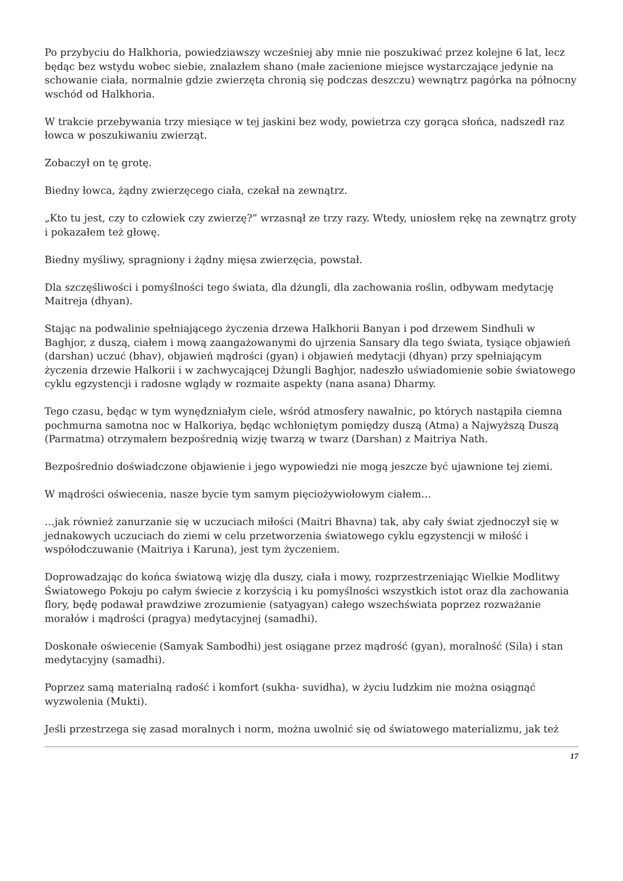Po przybyciu do Halkhoria, powiedziawszy wcześniej aby mnie nie poszukiwać przez kolejne 6 lat, lecz będąc bez wstydu wobec siebie, znalazłem shano (małe zacienione miejsce wystarczające jedynie na schowanie ciała, normalnie gdzie zwierzęta chronią się podczas deszczu) wewnątrz pagórka na północny wschód od Halkhoria.
W trakcie przebywania trzy miesiące w tej jaskini bez wody, powietrza czy gorąca słońca, nadszedł raz łowca w poszukiwaniu zwierząt.
Zobaczył on tę grotę.
Biedny łowca, żądny zwierzęcego ciała, czekał na zewnątrz.
„Kto tu jest, czy to człowiek czy zwierzę?” wrzasnął ze trzy razy. Wtedy, uniosłem rękę na zewnątrz groty i pokazałem też głowę.
Biedny myśliwy, spragniony i żądny mięsa zwierzęcia, powstał.
Dla szczęśliwości i pomyślności tego świata, dla dżungli, dla zachowania roślin, odbywam medytację Maitreja (dhyan).
Stając na podwalinie spełniającego życzenia drzewa Halkhorii Banyan i pod drzewem Sindhuli w Baghjor, z duszą, ciałem i mową zaangażowanymi do ujrzenia Sansary dla tego świata, tysiące objawień (darshan) uczuć (bhav), objawień mądrości (gyan) i objawień medytacji (dhyan) przy spełniającym życzenia drzewie Halkorii i w zachwycającej Dżungli Baghjor, nadeszło uświadomienie sobie światowego cyklu egzystencji i radosne wglądy w rozmaite aspekty (nana asana) Dharmy.
Tego czasu, będąc w tym wynędzniałym ciele, wśród atmosfery nawałnic, po których nastąpiła ciemna pochmurna samotna noc w Halkoriya, będąc wchłoniętym pomiędzy duszą (Atma) a Najwyższą Duszą (Parmatma) otrzymałem bezpośrednią wizję twarzą w twarz (Darshan) z Maitriya Nath.
Bezpośrednio doświadczone objawienie i jego wypowiedzi nie mogą jeszcze być ujawnione tej ziemi.
W mądrości oświecenia, nasze bycie tym samym pięciożywiołowym ciałem…
…jak również zanurzanie się w uczuciach miłości (Maitri Bhavna) tak, aby cały świat zjednoczył się w jednakowych uczuciach do ziemi w celu przetworzenia światowego cyklu egzystencji w miłość i współodczuwanie (Maitriya i Karuna), jest tym życzeniem.
Doprowadzając do końca światową wizję dla duszy, ciała i mowy, rozprzestrzeniając Wielkie Modlitwy Światowego Pokoju po całym świecie z korzyścią i ku pomyślności wszystkich istot oraz dla zachowania flory, będę podawał prawdziwe zrozumienie (satyagyan) całego wszechświata poprzez rozważanie morałów i mądrości (pragya) medytacyjnej (samadhi).
Doskonałe oświecenie (Samyak Sambodhi) jest osiągane przez mądrość (gyan), moralność (Sila) i stan medytacyjny (samadhi).
Poprzez samą materialną radość i komfort (sukha- suvidha), w życiu ludzkim nie można osiągnąć wyzwolenia (Mukti).
Jeśli przestrzega się zasad moralnych i norm, można uwolnić się od światowego materializmu, jak też
17